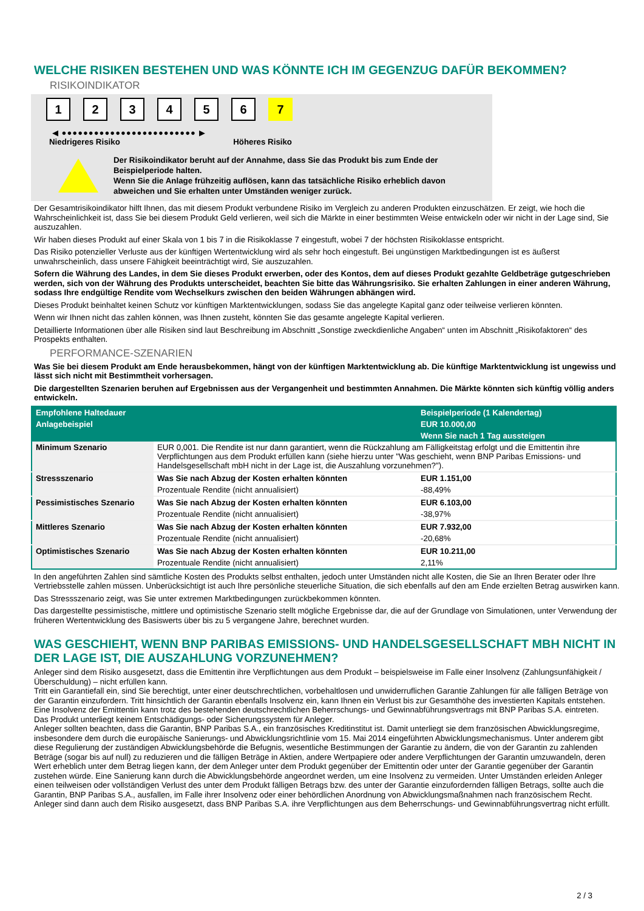WELCHE RISIKEN BESTEHEN UND WAS KÖNNTE ICH IM GEGENZUG DAFÜR BEKOMMEN?
RISIKOINDIKATOR
1 2 3 4 5 6 7
◀ ●●●●●●●●●●●●●●●●●●●●●●●●● ▶
Niedrigeres Risiko Höheres Risiko
Der Risikoindikator beruht auf der Annahme, dass Sie das Produkt bis zum Ende der Beispielperiode halten.
Wenn Sie die Anlage frühzeitig auflösen, kann das tatsächliche Risiko erheblich davon abweichen und Sie erhalten unter Umständen weniger zurück.
Der Gesamtrisikoindikator hilft Ihnen, das mit diesem Produkt verbundene Risiko im Vergleich zu anderen Produkten einzuschätzen. Er zeigt, wie hoch die Wahrscheinlichkeit ist, dass Sie bei diesem Produkt Geld verlieren, weil sich die Märkte in einer bestimmten Weise entwickeln oder wir nicht in der Lage sind, Sie auszuzahlen.
Wir haben dieses Produkt auf einer Skala von 1 bis 7 in die Risikoklasse 7 eingestuft, wobei 7 der höchsten Risikoklasse entspricht.
Das Risiko potenzieller Verluste aus der künftigen Wertentwicklung wird als sehr hoch eingestuft. Bei ungünstigen Marktbedingungen ist es äußerst unwahrscheinlich, dass unsere Fähigkeit beeinträchtigt wird, Sie auszuzahlen.
Sofern die Währung des Landes, in dem Sie dieses Produkt erwerben, oder des Kontos, dem auf dieses Produkt gezahlte Geldbeträge gutgeschrieben werden, sich von der Währung des Produkts unterscheidet, beachten Sie bitte das Währungsrisiko. Sie erhalten Zahlungen in einer anderen Währung, sodass Ihre endgültige Rendite vom Wechselkurs zwischen den beiden Währungen abhängen wird.
Dieses Produkt beinhaltet keinen Schutz vor künftigen Marktentwicklungen, sodass Sie das angelegte Kapital ganz oder teilweise verlieren könnten.
Wenn wir Ihnen nicht das zahlen können, was Ihnen zusteht, könnten Sie das gesamte angelegte Kapital verlieren.
Detaillierte Informationen über alle Risiken sind laut Beschreibung im Abschnitt „Sonstige zweckdienliche Angaben“ unten im Abschnitt „Risikofaktoren“ des Prospekts enthalten.
PERFORMANCE-SZENARIEN
Was Sie bei diesem Produkt am Ende herausbekommen, hängt von der künftigen Marktentwicklung ab. Die künftige Marktentwicklung ist ungewiss und lässt sich nicht mit Bestimmtheit vorhersagen.
Die dargestellten Szenarien beruhen auf Ergebnissen aus der Vergangenheit und bestimmten Annahmen. Die Märkte könnten sich künftig völlig anders entwickeln.
| Empfohlene Haltedauer | | Beispielperiode (1 Kalendertag) |
| --- | --- | --- |
| Anlagebeispiel | | EUR 10.000,00 |
| | | Wenn Sie nach 1 Tag aussteigen |
| Minimum Szenario | EUR 0,001. Die Rendite ist nur dann garantiert, wenn die Rückzahlung am Fälligkeitstag erfolgt und die Emittentin ihre Verpflichtungen aus dem Produkt erfüllen kann (siehe hierzu unter "Was geschieht, wenn BNP Paribas Emissions- und Handelsgesellschaft mbH nicht in der Lage ist, die Auszahlung vorzunehmen?"). | |
| Stressszenario | Was Sie nach Abzug der Kosten erhalten könnten | EUR 1.151,00 |
| | Prozentuale Rendite (nicht annualisiert) | -88,49% |
| Pessimistisches Szenario | Was Sie nach Abzug der Kosten erhalten könnten | EUR 6.103,00 |
| | Prozentuale Rendite (nicht annualisiert) | -38,97% |
| Mittleres Szenario | Was Sie nach Abzug der Kosten erhalten könnten | EUR 7.932,00 |
| | Prozentuale Rendite (nicht annualisiert) | -20,68% |
| Optimistisches Szenario | Was Sie nach Abzug der Kosten erhalten könnten | EUR 10.211,00 |
| | Prozentuale Rendite (nicht annualisiert) | 2,11% |
In den angeführten Zahlen sind sämtliche Kosten des Produkts selbst enthalten, jedoch unter Umständen nicht alle Kosten, die Sie an Ihren Berater oder Ihre Vertriebsstelle zahlen müssen. Unberücksichtigt ist auch Ihre persönliche steuerliche Situation, die sich ebenfalls auf den am Ende erzielten Betrag auswirken kann.
Das Stressszenario zeigt, was Sie unter extremen Marktbedingungen zurückbekommen könnten.
Das dargestellte pessimistische, mittlere und optimistische Szenario stellt mögliche Ergebnisse dar, die auf der Grundlage von Simulationen, unter Verwendung der früheren Wertentwicklung des Basiswerts über bis zu 5 vergangene Jahre, berechnet wurden.
WAS GESCHIEHT, WENN BNP PARIBAS EMISSIONS- UND HANDELSGESELLSCHAFT MBH NICHT IN DER LAGE IST, DIE AUSZAHLUNG VORZUNEHMEN?
Anleger sind dem Risiko ausgesetzt, dass die Emittentin ihre Verpflichtungen aus dem Produkt – beispielsweise im Falle einer Insolvenz (Zahlungsunfähigkeit / Überschuldung) – nicht erfüllen kann.
Tritt ein Garantiefall ein, sind Sie berechtigt, unter einer deutschrechtlichen, vorbehaltlosen und unwiderruflichen Garantie Zahlungen für alle fälligen Beträge von der Garantin einzufordern. Tritt hinsichtlich der Garantin ebenfalls Insolvenz ein, kann Ihnen ein Verlust bis zur Gesamthöhe des investierten Kapitals entstehen. Eine Insolvenz der Emittentin kann trotz des bestehenden deutschrechtlichen Beherrschungs- und Gewinnabführungsvertrags mit BNP Paribas S.A. eintreten.
Das Produkt unterliegt keinem Entschädigungs- oder Sicherungssystem für Anleger.
Anleger sollten beachten, dass die Garantin, BNP Paribas S.A., ein französisches Kreditinstitut ist. Damit unterliegt sie dem französischen Abwicklungsregime, insbesondere dem durch die europäische Sanierungs- und Abwicklungsrichtlinie vom 15. Mai 2014 eingeführten Abwicklungsmechanismus. Unter anderem gibt diese Regulierung der zuständigen Abwicklungsbehörde die Befugnis, wesentliche Bestimmungen der Garantie zu ändern, die von der Garantin zu zahlenden Beträge (sogar bis auf null) zu reduzieren und die fälligen Beträge in Aktien, andere Wertpapiere oder andere Verpflichtungen der Garantin umzuwandeln, deren Wert erheblich unter dem Betrag liegen kann, der dem Anleger unter dem Produkt gegenüber der Emittentin oder unter der Garantie gegenüber der Garantin zustehen würde. Eine Sanierung kann durch die Abwicklungsbehörde angeordnet werden, um eine Insolvenz zu vermeiden. Unter Umständen erleiden Anleger einen teilweisen oder vollständigen Verlust des unter dem Produkt fälligen Betrags bzw. des unter der Garantie einzufordernden fälligen Betrags, sollte auch die Garantin, BNP Paribas S.A., ausfallen, im Falle ihrer Insolvenz oder einer behördlichen Anordnung von Abwicklungsmaßnahmen nach französischem Recht. Anleger sind dann auch dem Risiko ausgesetzt, dass BNP Paribas S.A. ihre Verpflichtungen aus dem Beherrschungs- und Gewinnabführungsvertrag nicht erfüllt.
2 / 3